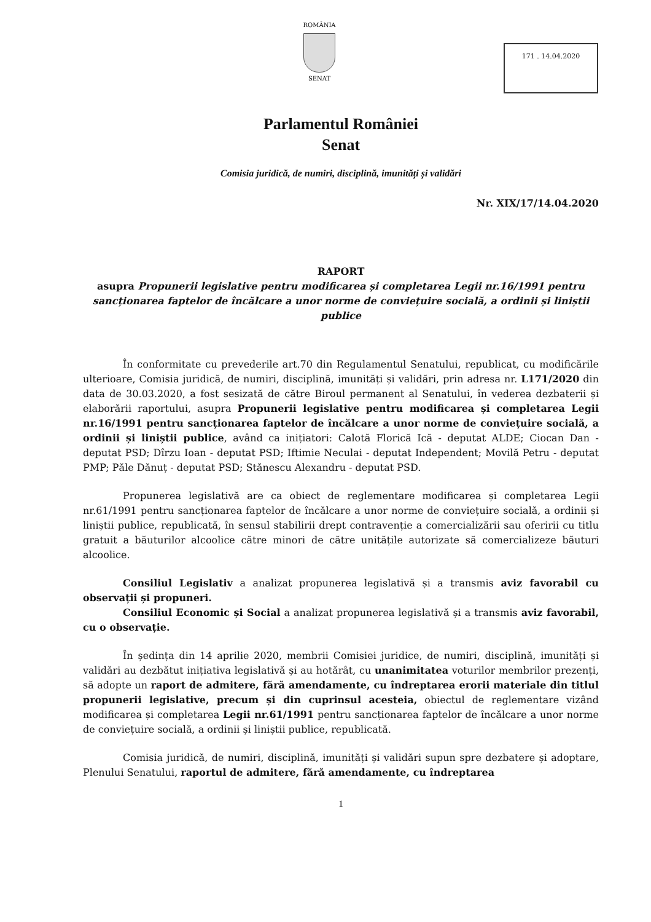ROMÂNIA
SENAT
171 . 14.04.2020
Parlamentul României
Senat
Comisia juridică, de numiri, disciplină, imunități și validări
Nr. XIX/17/14.04.2020
RAPORT
asupra Propunerii legislative pentru modificarea și completarea Legii nr.16/1991 pentru sancționarea faptelor de încălcare a unor norme de conviețuire socială, a ordinii și liniștii publice
În conformitate cu prevederile art.70 din Regulamentul Senatului, republicat, cu modificările ulterioare, Comisia juridică, de numiri, disciplină, imunități și validări, prin adresa nr. L171/2020 din data de 30.03.2020, a fost sesizată de către Biroul permanent al Senatului, în vederea dezbaterii și elaborării raportului, asupra Propunerii legislative pentru modificarea și completarea Legii nr.16/1991 pentru sancționarea faptelor de încălcare a unor norme de conviețuire socială, a ordinii și liniștii publice, având ca inițiatori: Calotă Florică Ică - deputat ALDE; Ciocan Dan - deputat PSD; Dîrzu Ioan - deputat PSD; Iftimie Neculai - deputat Independent; Movilă Petru - deputat PMP; Păle Dănuț - deputat PSD; Stănescu Alexandru - deputat PSD.
Propunerea legislativă are ca obiect de reglementare modificarea și completarea Legii nr.61/1991 pentru sancționarea faptelor de încălcare a unor norme de conviețuire socială, a ordinii și liniștii publice, republicată, în sensul stabilirii drept contravenție a comercializării sau oferirii cu titlu gratuit a băuturilor alcoolice către minori de către unitățile autorizate să comercializeze băuturi alcoolice.
Consiliul Legislativ a analizat propunerea legislativă și a transmis aviz favorabil cu observații și propuneri.
Consiliul Economic și Social a analizat propunerea legislativă și a transmis aviz favorabil, cu o observație.
În ședința din 14 aprilie 2020, membrii Comisiei juridice, de numiri, disciplină, imunități și validări au dezbătut inițiativa legislativă și au hotărât, cu unanimitatea voturilor membrilor prezenți, să adopte un raport de admitere, fără amendamente, cu îndreptarea erorii materiale din titlul propunerii legislative, precum și din cuprinsul acesteia, obiectul de reglementare vizând modificarea și completarea Legii nr.61/1991 pentru sancționarea faptelor de încălcare a unor norme de conviețuire socială, a ordinii și liniștii publice, republicată.
Comisia juridică, de numiri, disciplină, imunități și validări supun spre dezbatere și adoptare, Plenului Senatului, raportul de admitere, fără amendamente, cu îndreptarea
1